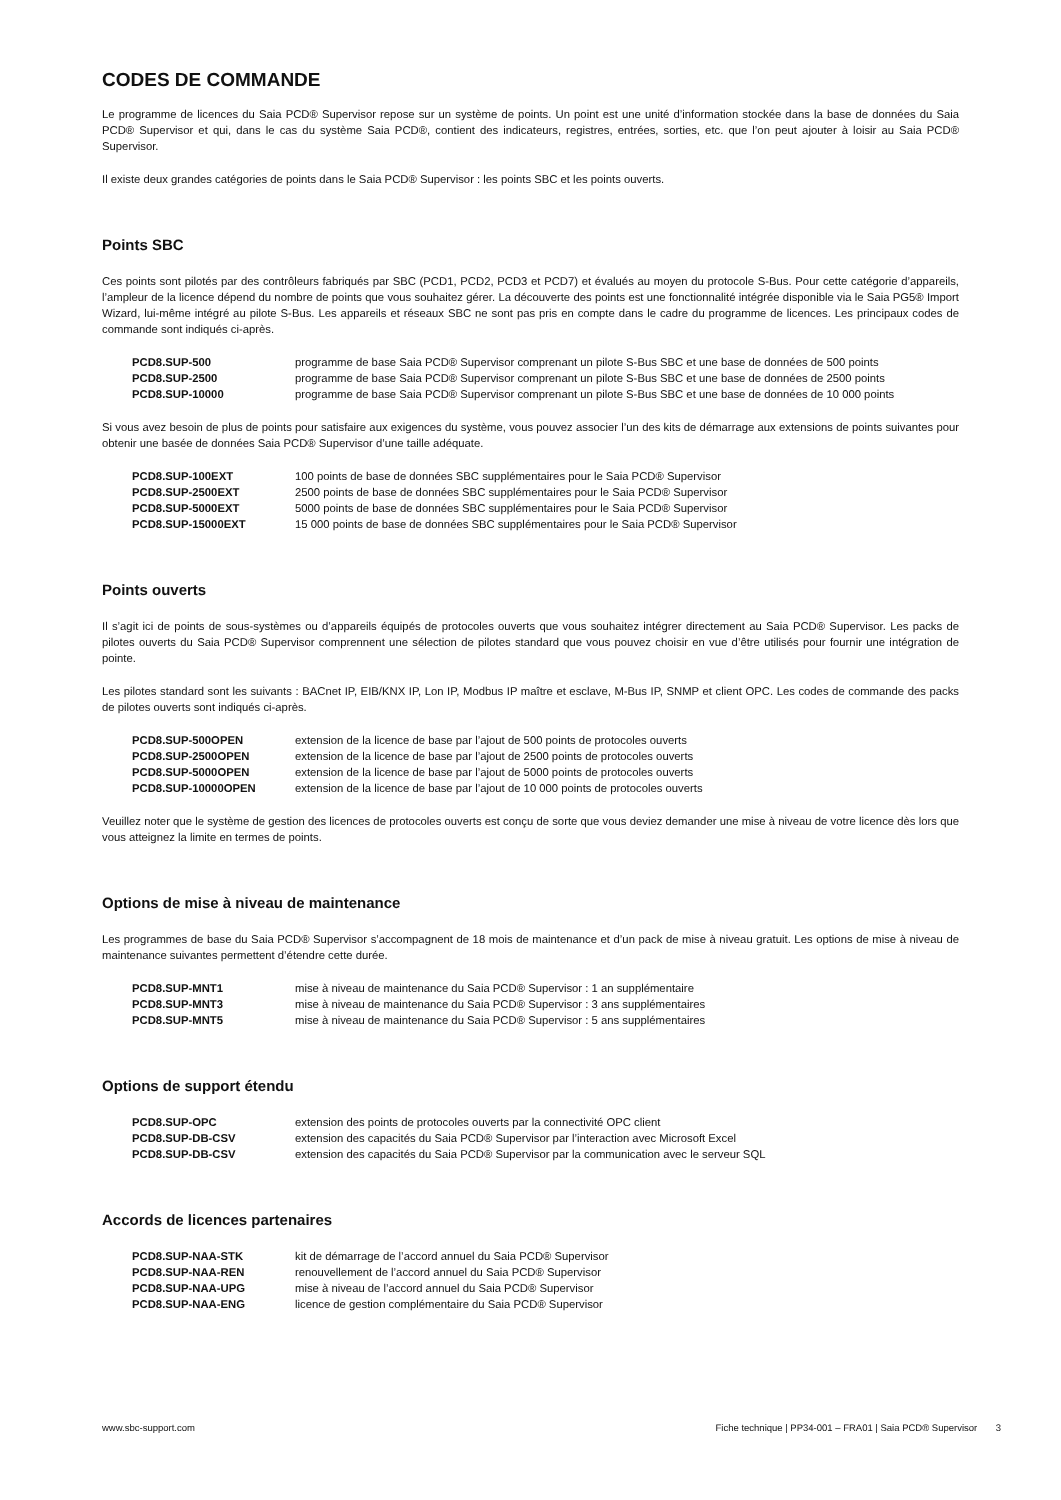CODES DE COMMANDE
Le programme de licences du Saia PCD® Supervisor repose sur un système de points. Un point est une unité d’information stockée dans la base de données du Saia PCD® Supervisor et qui, dans le cas du système Saia PCD®, contient des indicateurs, registres, entrées, sorties, etc. que l’on peut ajouter à loisir au Saia PCD® Supervisor.
Il existe deux grandes catégories de points dans le Saia PCD® Supervisor : les points SBC et les points ouverts.
Points SBC
Ces points sont pilotés par des contrôleurs fabriqués par SBC (PCD1, PCD2, PCD3 et PCD7) et évalués au moyen du protocole S-Bus. Pour cette catégorie d’appareils, l’ampleur de la licence dépend du nombre de points que vous souhaitez gérer. La découverte des points est une fonctionnalité intégrée disponible via le Saia PG5® Import Wizard, lui-même intégré au pilote S-Bus. Les appareils et réseaux SBC ne sont pas pris en compte dans le cadre du programme de licences. Les principaux codes de commande sont indiqués ci-après.
| PCD8.SUP-500 | programme de base Saia PCD® Supervisor comprenant un pilote S-Bus SBC et une base de données de 500 points |
| PCD8.SUP-2500 | programme de base Saia PCD® Supervisor comprenant un pilote S-Bus SBC et une base de données de 2500 points |
| PCD8.SUP-10000 | programme de base Saia PCD® Supervisor comprenant un pilote S-Bus SBC et une base de données de 10 000 points |
Si vous avez besoin de plus de points pour satisfaire aux exigences du système, vous pouvez associer l’un des kits de démarrage aux extensions de points suivantes pour obtenir une basée de données Saia PCD® Supervisor d’une taille adéquate.
| PCD8.SUP-100EXT | 100 points de base de données SBC supplémentaires pour le Saia PCD® Supervisor |
| PCD8.SUP-2500EXT | 2500 points de base de données SBC supplémentaires pour le Saia PCD® Supervisor |
| PCD8.SUP-5000EXT | 5000 points de base de données SBC supplémentaires pour le Saia PCD® Supervisor |
| PCD8.SUP-15000EXT | 15 000 points de base de données SBC supplémentaires pour le Saia PCD® Supervisor |
Points ouverts
Il s’agit ici de points de sous-systèmes ou d’appareils équipés de protocoles ouverts que vous souhaitez intégrer directement au Saia PCD® Supervisor. Les packs de pilotes ouverts du Saia PCD® Supervisor comprennent une sélection de pilotes standard que vous pouvez choisir en vue d’être utilisés pour fournir une intégration de pointe.
Les pilotes standard sont les suivants : BACnet IP, EIB/KNX IP, Lon IP, Modbus IP maître et esclave, M-Bus IP, SNMP et client OPC. Les codes de commande des packs de pilotes ouverts sont indiqués ci-après.
| PCD8.SUP-500OPEN | extension de la licence de base par l’ajout de 500 points de protocoles ouverts |
| PCD8.SUP-2500OPEN | extension de la licence de base par l’ajout de 2500 points de protocoles ouverts |
| PCD8.SUP-5000OPEN | extension de la licence de base par l’ajout de 5000 points de protocoles ouverts |
| PCD8.SUP-10000OPEN | extension de la licence de base par l’ajout de 10 000 points de protocoles ouverts |
Veuillez noter que le système de gestion des licences de protocoles ouverts est conçu de sorte que vous deviez demander une mise à niveau de votre licence dès lors que vous atteignez la limite en termes de points.
Options de mise à niveau de maintenance
Les programmes de base du Saia PCD® Supervisor s’accompagnent de 18 mois de maintenance et d’un pack de mise à niveau gratuit. Les options de mise à niveau de maintenance suivantes permettent d’étendre cette durée.
| PCD8.SUP-MNT1 | mise à niveau de maintenance du Saia PCD® Supervisor : 1 an supplémentaire |
| PCD8.SUP-MNT3 | mise à niveau de maintenance du Saia PCD® Supervisor : 3 ans supplémentaires |
| PCD8.SUP-MNT5 | mise à niveau de maintenance du Saia PCD® Supervisor : 5 ans supplémentaires |
Options de support étendu
| PCD8.SUP-OPC | extension des points de protocoles ouverts par la connectivité OPC client |
| PCD8.SUP-DB-CSV | extension des capacités du Saia PCD® Supervisor par l’interaction avec Microsoft Excel |
| PCD8.SUP-DB-CSV | extension des capacités du Saia PCD® Supervisor par la communication avec le serveur SQL |
Accords de licences partenaires
| PCD8.SUP-NAA-STK | kit de démarrage de l’accord annuel du Saia PCD® Supervisor |
| PCD8.SUP-NAA-REN | renouvellement de l’accord annuel du Saia PCD® Supervisor |
| PCD8.SUP-NAA-UPG | mise à niveau de l’accord annuel du Saia PCD® Supervisor |
| PCD8.SUP-NAA-ENG | licence de gestion complémentaire du Saia PCD® Supervisor |
www.sbc-support.com Fiche technique | PP34-001 – FRA01 | Saia PCD® Supervisor 3